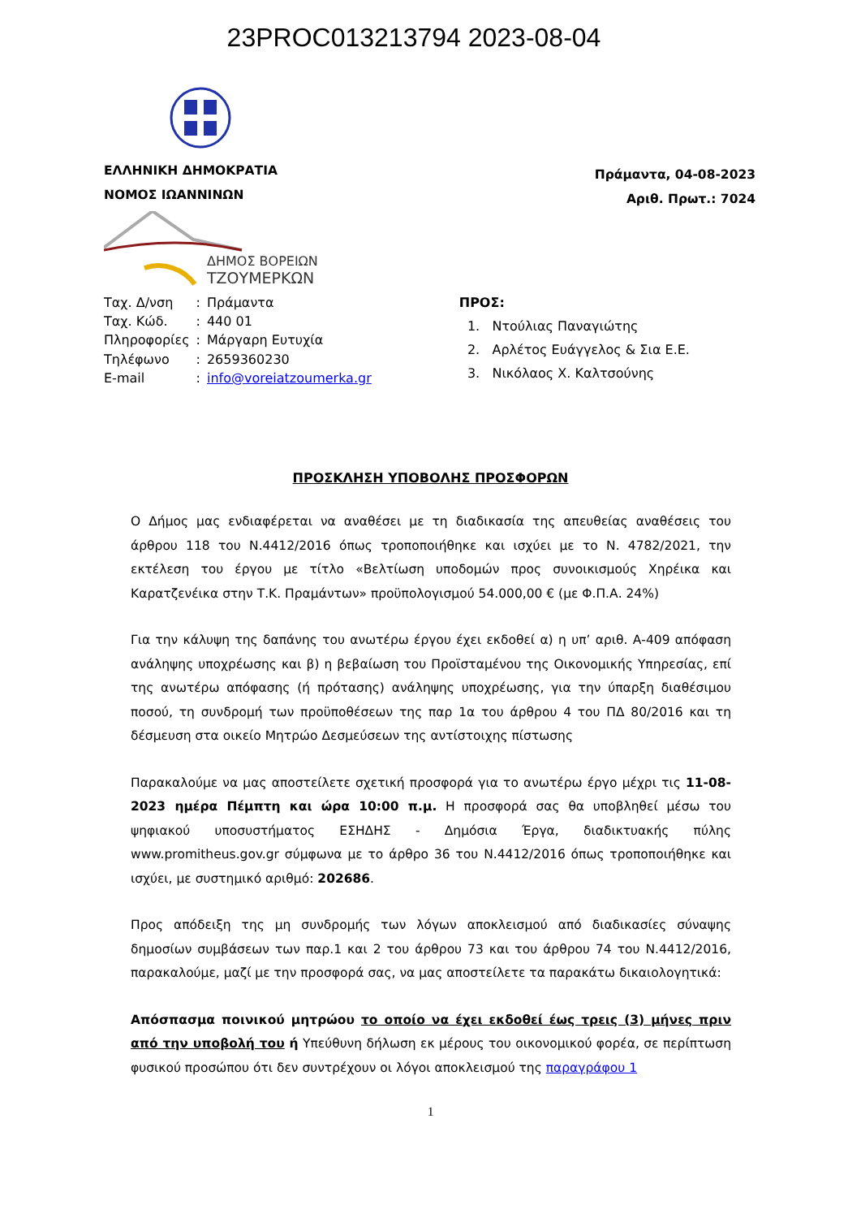23PROC013213794 2023-08-04
ΕΛΛΗΝΙΚΗ ΔΗΜΟΚΡΑΤΙΑ
ΝΟΜΟΣ ΙΩΑΝΝΙΝΩΝ
Πράμαντα, 04-08-2023
Αριθ. Πρωτ.: 7024
ΔΗΜΟΣ ΒΟΡΕΙΩΝ
ΤΖΟΥΜΕΡΚΩΝ
| Ταχ. Δ/νση | : | Πράμαντα |
| Ταχ. Κώδ. | : | 440 01 |
| Πληροφορίες | : | Μάργαρη Ευτυχία |
| Τηλέφωνο | : | 2659360230 |
| E-mail | : | info@voreiatzoumerka.gr |
ΠΡΟΣ:
1. Ντούλιας Παναγιώτης
2. Αρλέτος Ευάγγελος & Σια Ε.Ε.
3. Νικόλαος Χ. Καλτσούνης
ΠΡΟΣΚΛΗΣΗ ΥΠΟΒΟΛΗΣ ΠΡΟΣΦΟΡΩΝ
Ο Δήμος μας ενδιαφέρεται να αναθέσει με τη διαδικασία της απευθείας αναθέσεις του άρθρου 118 του Ν.4412/2016 όπως τροποποιήθηκε και ισχύει με το Ν. 4782/2021, την εκτέλεση του έργου με τίτλο «Βελτίωση υποδομών προς συνοικισμούς Χηρέικα και Καρατζενέικα στην Τ.Κ. Πραμάντων» προϋπολογισμού 54.000,00 € (με Φ.Π.Α. 24%)
Για την κάλυψη της δαπάνης του ανωτέρω έργου έχει εκδοθεί α) η υπ’ αριθ. Α-409 απόφαση ανάληψης υποχρέωσης και β) η βεβαίωση του Προϊσταμένου της Οικονομικής Υπηρεσίας, επί της ανωτέρω απόφασης (ή πρότασης) ανάληψης υποχρέωσης, για την ύπαρξη διαθέσιμου ποσού, τη συνδρομή των προϋποθέσεων της παρ 1α του άρθρου 4 του ΠΔ 80/2016 και τη δέσμευση στα οικείο Μητρώο Δεσμεύσεων της αντίστοιχης πίστωσης
Παρακαλούμε να μας αποστείλετε σχετική προσφορά για το ανωτέρω έργο μέχρι τις 11-08-2023 ημέρα Πέμπτη και ώρα 10:00 π.μ. Η προσφορά σας θα υποβληθεί μέσω του ψηφιακού υποσυστήματος ΕΣΗΔΗΣ - Δημόσια Έργα, διαδικτυακής πύλης www.promitheus.gov.gr σύμφωνα με το άρθρο 36 του Ν.4412/2016 όπως τροποποιήθηκε και ισχύει, με συστημικό αριθμό: 202686.
Προς απόδειξη της μη συνδρομής των λόγων αποκλεισμού από διαδικασίες σύναψης δημοσίων συμβάσεων των παρ.1 και 2 του άρθρου 73 και του άρθρου 74 του Ν.4412/2016, παρακαλούμε, μαζί με την προσφορά σας, να μας αποστείλετε τα παρακάτω δικαιολογητικά:
Απόσπασμα ποινικού μητρώου το οποίο να έχει εκδοθεί έως τρεις (3) μήνες πριν από την υποβολή του ή Υπεύθυνη δήλωση εκ μέρους του οικονομικού φορέα, σε περίπτωση φυσικού προσώπου ότι δεν συντρέχουν οι λόγοι αποκλεισμού της παραγράφου 1
1